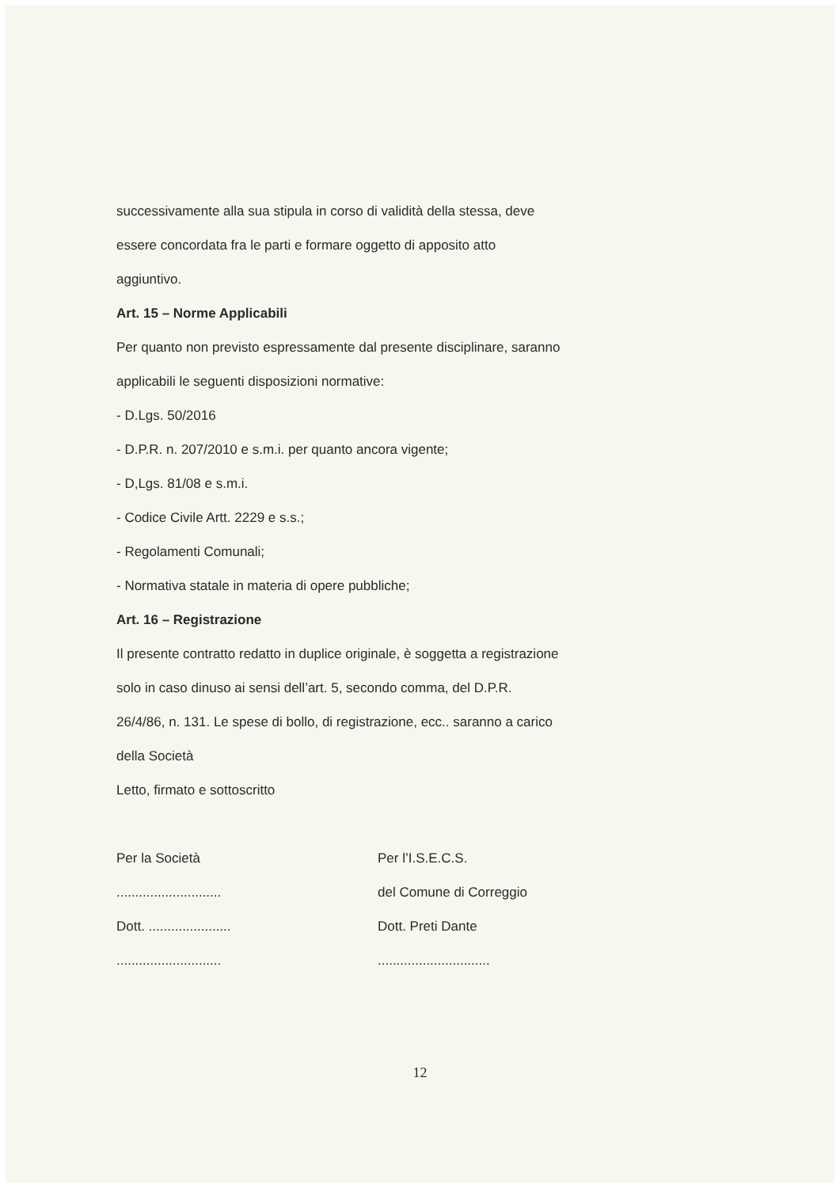successivamente alla sua stipula in corso di validità della stessa, deve
essere concordata fra le parti e formare oggetto di apposito atto
aggiuntivo.
Art. 15 – Norme Applicabili
Per quanto non previsto espressamente dal presente disciplinare, saranno
applicabili le seguenti disposizioni normative:
- D.Lgs. 50/2016
- D.P.R. n. 207/2010 e s.m.i. per quanto ancora vigente;
- D,Lgs. 81/08 e s.m.i.
- Codice Civile Artt. 2229 e s.s.;
- Regolamenti Comunali;
- Normativa statale in materia di opere pubbliche;
Art. 16 – Registrazione
Il presente contratto redatto in duplice originale, è soggetta a registrazione
solo in caso dinuso ai sensi dell’art. 5, secondo comma, del D.P.R.
26/4/86, n. 131. Le spese di bollo, di registrazione, ecc.. saranno a carico
della Società
Letto, firmato e sottoscritto
Per la Società
............................
Dott. ......................
............................
Per l’I.S.E.C.S.
del Comune di Correggio
Dott. Preti Dante
..............................
12